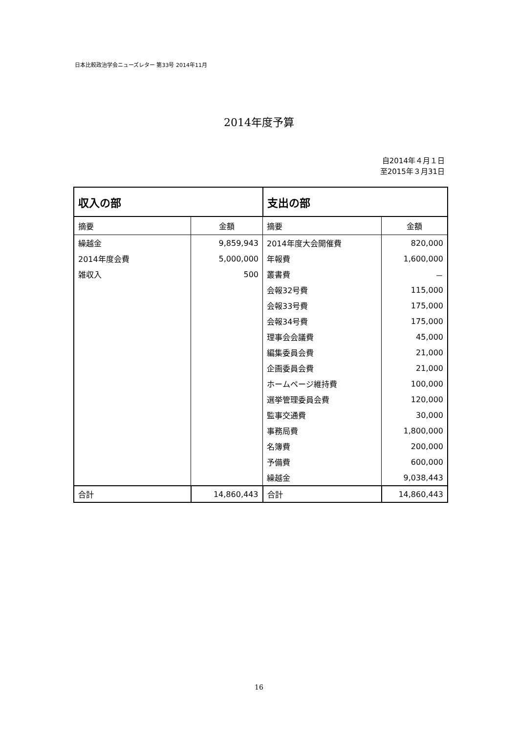日本比較政治学会ニューズレター 第33号 2014年11月
2014年度予算
自2014年４月１日
至2015年３月31日
| 収入の部 | | 支出の部 | |
| --- | --- | --- | --- |
| 摘要 | 金額 | 摘要 | 金額 |
| 繰越金 | 9,859,943 | 2014年度大会開催費 | 820,000 |
| 2014年度会費 | 5,000,000 | 年報費 | 1,600,000 |
| 雑収入 | 500 | 叢書費 | － |
| | | 会報32号費 | 115,000 |
| | | 会報33号費 | 175,000 |
| | | 会報34号費 | 175,000 |
| | | 理事会会議費 | 45,000 |
| | | 編集委員会費 | 21,000 |
| | | 企画委員会費 | 21,000 |
| | | ホームページ維持費 | 100,000 |
| | | 選挙管理委員会費 | 120,000 |
| | | 監事交通費 | 30,000 |
| | | 事務局費 | 1,800,000 |
| | | 名簿費 | 200,000 |
| | | 予備費 | 600,000 |
| | | 繰越金 | 9,038,443 |
| 合計 | 14,860,443 | 合計 | 14,860,443 |
16